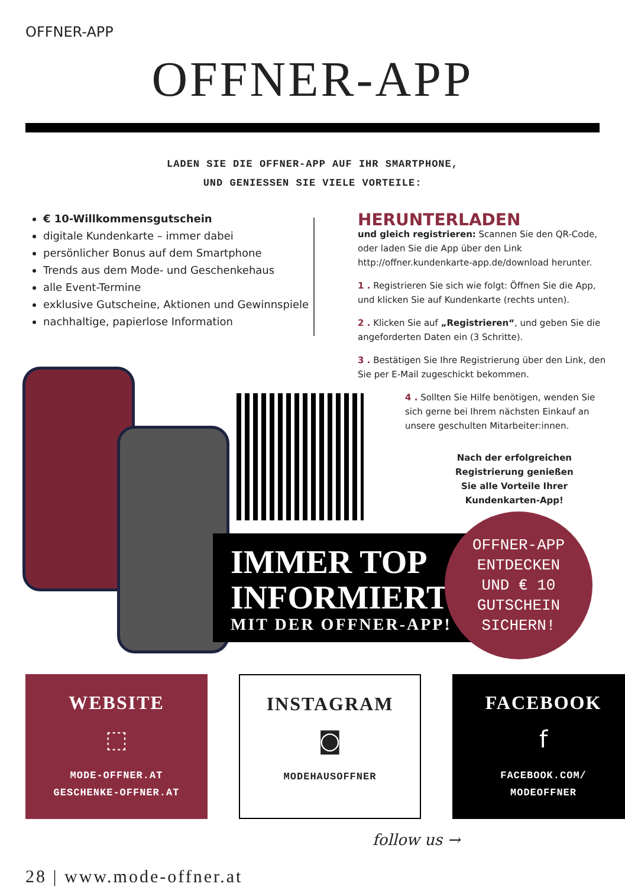OFFNER-APP
OFFNER-APP
LADEN SIE DIE OFFNER-APP AUF IHR SMARTPHONE,
UND GENIESSEN SIE VIELE VORTEILE:
€ 10-Willkommensgutschein
digitale Kundenkarte – immer dabei
persönlicher Bonus auf dem Smartphone
Trends aus dem Mode- und Geschenkehaus
alle Event-Termine
exklusive Gutscheine, Aktionen und Gewinnspiele
nachhaltige, papierlose Information
HERUNTERLADEN
und gleich registrieren: Scannen Sie den QR-Code, oder laden Sie die App über den Link http://offner.kundenkarte-app.de/download herunter.
1 . Registrieren Sie sich wie folgt: Öffnen Sie die App, und klicken Sie auf Kundenkarte (rechts unten).
2 . Klicken Sie auf „Registrieren“, und geben Sie die angeforderten Daten ein (3 Schritte).
3 . Bestätigen Sie Ihre Registrierung über den Link, den Sie per E-Mail zugeschickt bekommen.
4 . Sollten Sie Hilfe benötigen, wenden Sie sich gerne bei Ihrem nächsten Einkauf an unsere geschulten Mitarbeiter:innen.
Nach der erfolgreichen
Registrierung genießen
Sie alle Vorteile Ihrer
Kundenkarten-App!
IMMER TOP
INFORMIERT
MIT DER OFFNER-APP!
OFFNER-APP
ENTDECKEN
UND € 10
GUTSCHEIN
SICHERN!
WEBSITE
⬚
MODE-OFFNER.AT
GESCHENKE-OFFNER.AT
INSTAGRAM
◙
MODEHAUSOFFNER
FACEBOOK
f
FACEBOOK.COM/
MODEOFFNER
follow us →
28 | www.mode-offner.at